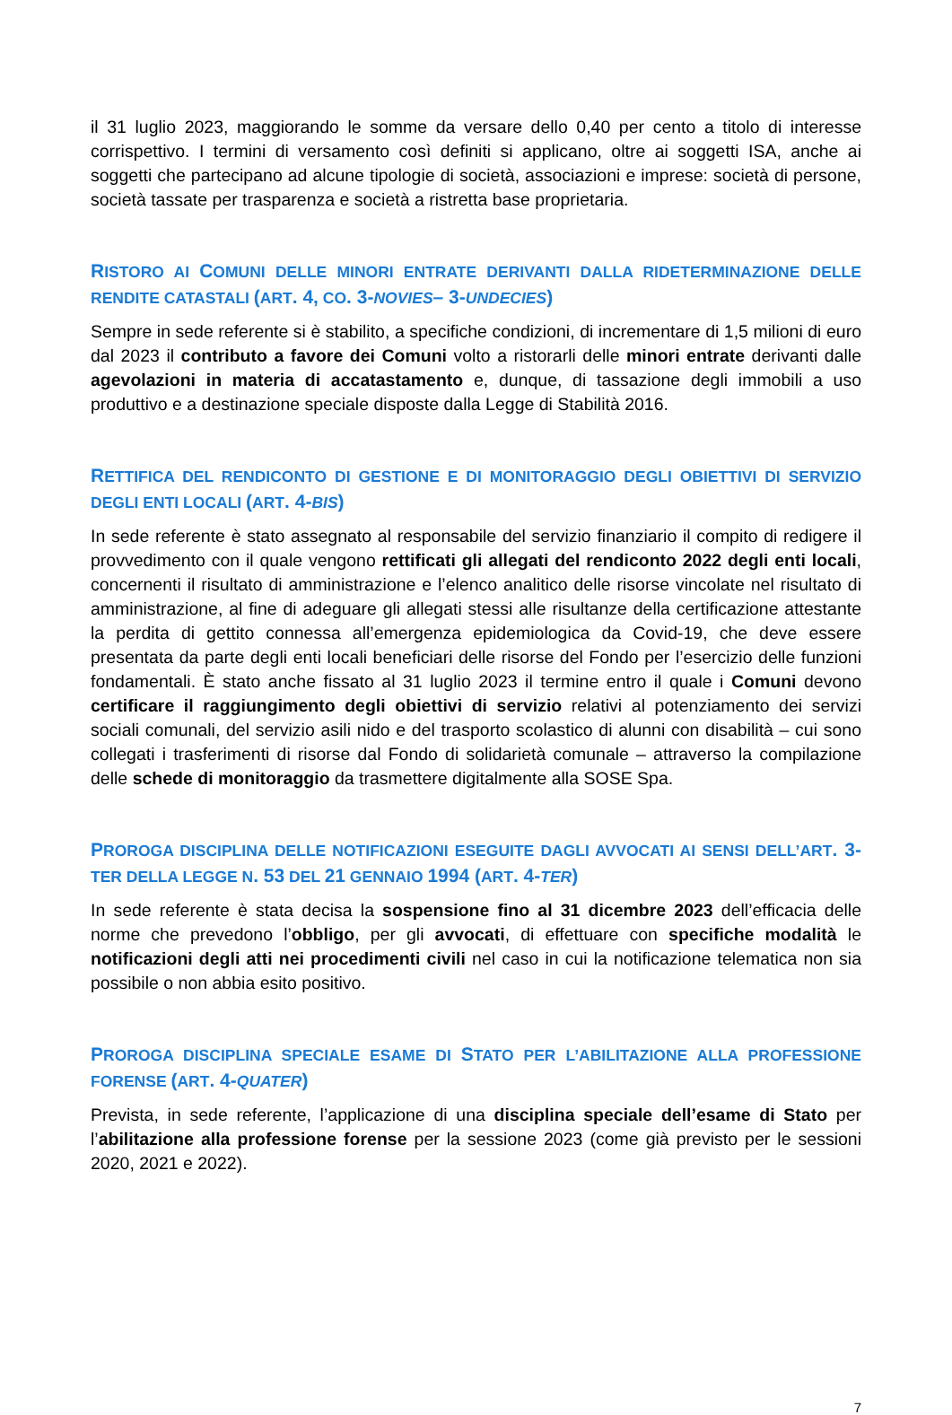il 31 luglio 2023, maggiorando le somme da versare dello 0,40 per cento a titolo di interesse corrispettivo. I termini di versamento così definiti si applicano, oltre ai soggetti ISA, anche ai soggetti che partecipano ad alcune tipologie di società, associazioni e imprese: società di persone, società tassate per trasparenza e società a ristretta base proprietaria.
RISTORO AI COMUNI DELLE MINORI ENTRATE DERIVANTI DALLA RIDETERMINAZIONE DELLE RENDITE CATASTALI (ART. 4, CO. 3-NOVIES– 3-UNDECIES)
Sempre in sede referente si è stabilito, a specifiche condizioni, di incrementare di 1,5 milioni di euro dal 2023 il contributo a favore dei Comuni volto a ristorarli delle minori entrate derivanti dalle agevolazioni in materia di accatastamento e, dunque, di tassazione degli immobili a uso produttivo e a destinazione speciale disposte dalla Legge di Stabilità 2016.
RETTIFICA DEL RENDICONTO DI GESTIONE E DI MONITORAGGIO DEGLI OBIETTIVI DI SERVIZIO DEGLI ENTI LOCALI (ART. 4-BIS)
In sede referente è stato assegnato al responsabile del servizio finanziario il compito di redigere il provvedimento con il quale vengono rettificati gli allegati del rendiconto 2022 degli enti locali, concernenti il risultato di amministrazione e l’elenco analitico delle risorse vincolate nel risultato di amministrazione, al fine di adeguare gli allegati stessi alle risultanze della certificazione attestante la perdita di gettito connessa all’emergenza epidemiologica da Covid-19, che deve essere presentata da parte degli enti locali beneficiari delle risorse del Fondo per l’esercizio delle funzioni fondamentali. È stato anche fissato al 31 luglio 2023 il termine entro il quale i Comuni devono certificare il raggiungimento degli obiettivi di servizio relativi al potenziamento dei servizi sociali comunali, del servizio asili nido e del trasporto scolastico di alunni con disabilità – cui sono collegati i trasferimenti di risorse dal Fondo di solidarietà comunale – attraverso la compilazione delle schede di monitoraggio da trasmettere digitalmente alla SOSE Spa.
PROROGA DISCIPLINA DELLE NOTIFICAZIONI ESEGUITE DAGLI AVVOCATI AI SENSI DELL’ART. 3-TER DELLA LEGGE N. 53 DEL 21 GENNAIO 1994 (ART. 4-TER)
In sede referente è stata decisa la sospensione fino al 31 dicembre 2023 dell’efficacia delle norme che prevedono l’obbligo, per gli avvocati, di effettuare con specifiche modalità le notificazioni degli atti nei procedimenti civili nel caso in cui la notificazione telematica non sia possibile o non abbia esito positivo.
PROROGA DISCIPLINA SPECIALE ESAME DI STATO PER L’ABILITAZIONE ALLA PROFESSIONE FORENSE (ART. 4-QUATER)
Prevista, in sede referente, l’applicazione di una disciplina speciale dell’esame di Stato per l’abilitazione alla professione forense per la sessione 2023 (come già previsto per le sessioni 2020, 2021 e 2022).
7